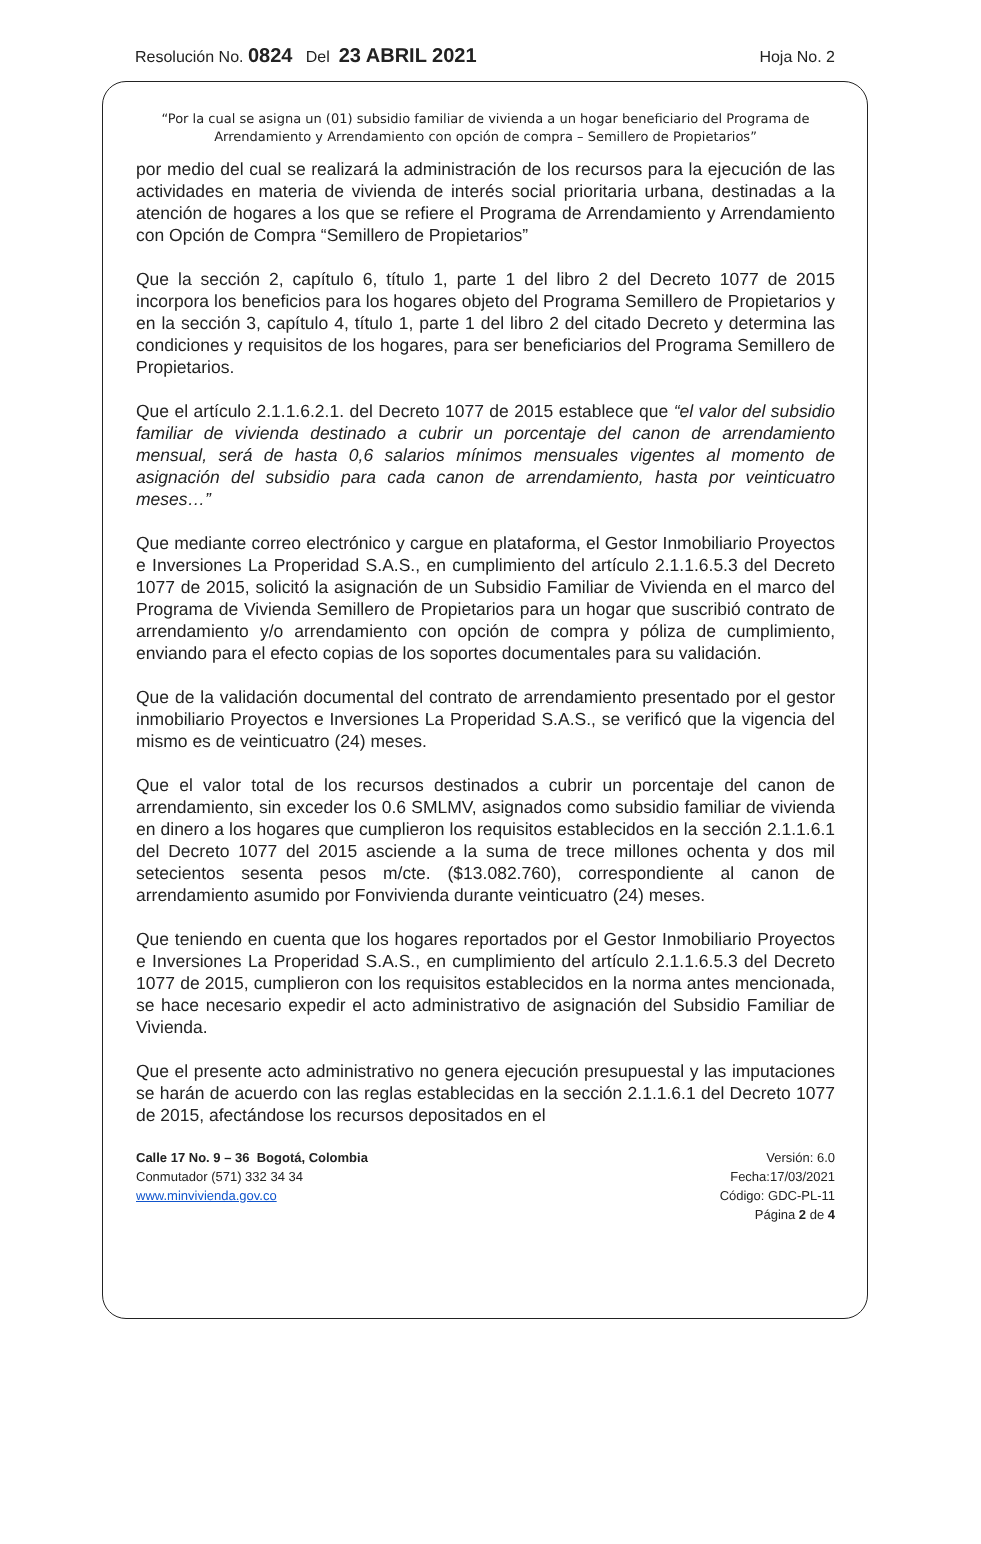Resolución No. 0824 Del 23 ABRIL 2021 Hoja No. 2
“Por la cual se asigna un (01) subsidio familiar de vivienda a un hogar beneficiario del Programa de Arrendamiento y Arrendamiento con opción de compra – Semillero de Propietarios”
por medio del cual se realizará la administración de los recursos para la ejecución de las actividades en materia de vivienda de interés social prioritaria urbana, destinadas a la atención de hogares a los que se refiere el Programa de Arrendamiento y Arrendamiento con Opción de Compra “Semillero de Propietarios”
Que la sección 2, capítulo 6, título 1, parte 1 del libro 2 del Decreto 1077 de 2015 incorpora los beneficios para los hogares objeto del Programa Semillero de Propietarios y en la sección 3, capítulo 4, título 1, parte 1 del libro 2 del citado Decreto y determina las condiciones y requisitos de los hogares, para ser beneficiarios del Programa Semillero de Propietarios.
Que el artículo 2.1.1.6.2.1. del Decreto 1077 de 2015 establece que “el valor del subsidio familiar de vivienda destinado a cubrir un porcentaje del canon de arrendamiento mensual, será de hasta 0,6 salarios mínimos mensuales vigentes al momento de asignación del subsidio para cada canon de arrendamiento, hasta por veinticuatro meses…”
Que mediante correo electrónico y cargue en plataforma, el Gestor Inmobiliario Proyectos e Inversiones La Properidad S.A.S., en cumplimiento del artículo 2.1.1.6.5.3 del Decreto 1077 de 2015, solicitó la asignación de un Subsidio Familiar de Vivienda en el marco del Programa de Vivienda Semillero de Propietarios para un hogar que suscribió contrato de arrendamiento y/o arrendamiento con opción de compra y póliza de cumplimiento, enviando para el efecto copias de los soportes documentales para su validación.
Que de la validación documental del contrato de arrendamiento presentado por el gestor inmobiliario Proyectos e Inversiones La Properidad S.A.S., se verificó que la vigencia del mismo es de veinticuatro (24) meses.
Que el valor total de los recursos destinados a cubrir un porcentaje del canon de arrendamiento, sin exceder los 0.6 SMLMV, asignados como subsidio familiar de vivienda en dinero a los hogares que cumplieron los requisitos establecidos en la sección 2.1.1.6.1 del Decreto 1077 del 2015 asciende a la suma de trece millones ochenta y dos mil setecientos sesenta pesos m/cte. ($13.082.760), correspondiente al canon de arrendamiento asumido por Fonvivienda durante veinticuatro (24) meses.
Que teniendo en cuenta que los hogares reportados por el Gestor Inmobiliario Proyectos e Inversiones La Properidad S.A.S., en cumplimiento del artículo 2.1.1.6.5.3 del Decreto 1077 de 2015, cumplieron con los requisitos establecidos en la norma antes mencionada, se hace necesario expedir el acto administrativo de asignación del Subsidio Familiar de Vivienda.
Que el presente acto administrativo no genera ejecución presupuestal y las imputaciones se harán de acuerdo con las reglas establecidas en la sección 2.1.1.6.1 del Decreto 1077 de 2015, afectándose los recursos depositados en el
Calle 17 No. 9 – 36 Bogotá, Colombia
Conmutador (571) 332 34 34
www.minvivienda.gov.co
Versión: 6.0
Fecha:17/03/2021
Código: GDC-PL-11
Página 2 de 4